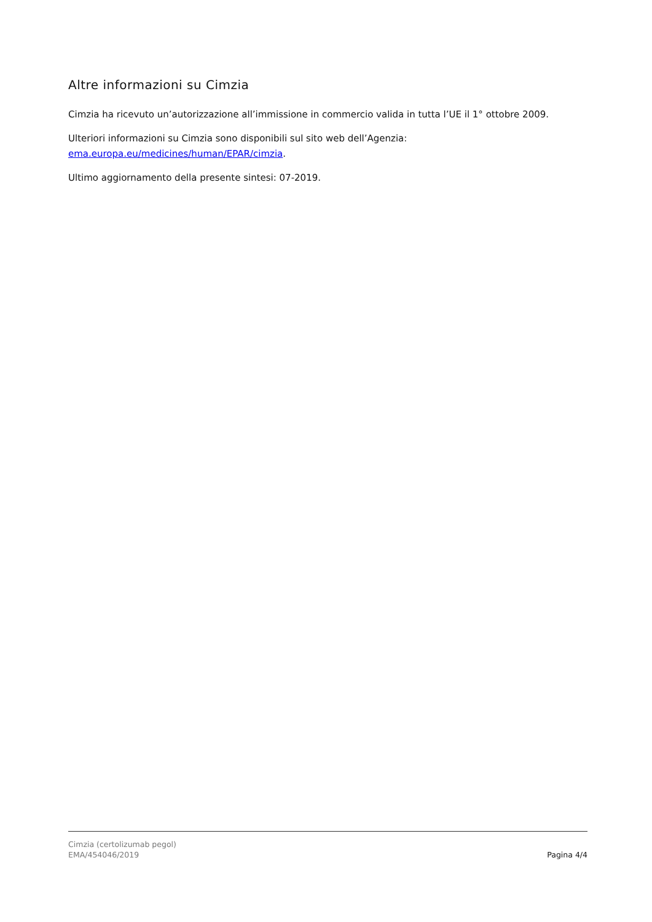Altre informazioni su Cimzia
Cimzia ha ricevuto un’autorizzazione all’immissione in commercio valida in tutta l’UE il 1° ottobre 2009.
Ulteriori informazioni su Cimzia sono disponibili sul sito web dell’Agenzia:
ema.europa.eu/medicines/human/EPAR/cimzia.
Ultimo aggiornamento della presente sintesi: 07-2019.
Cimzia (certolizumab pegol)
EMA/454046/2019
Pagina 4/4